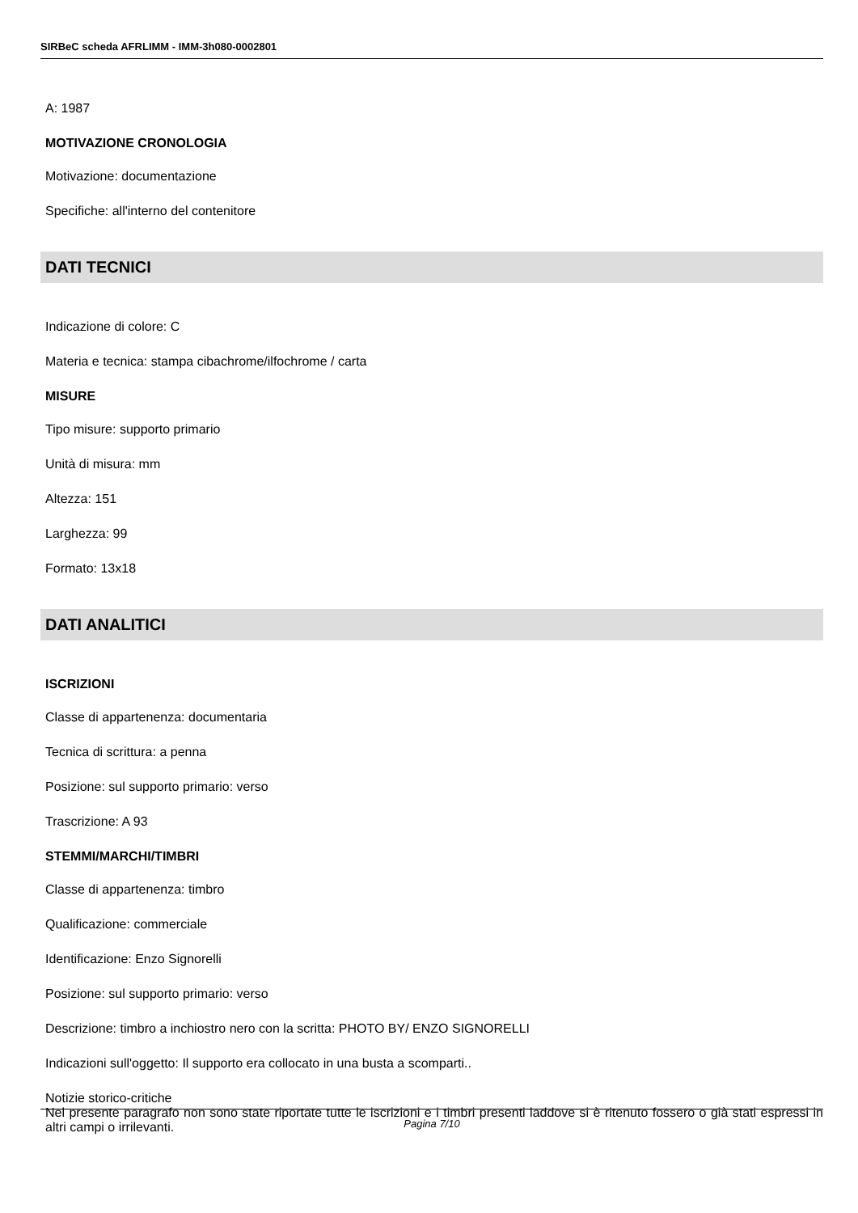SIRBeC scheda AFRLIMM - IMM-3h080-0002801
A: 1987
MOTIVAZIONE CRONOLOGIA
Motivazione: documentazione
Specifiche: all'interno del contenitore
DATI TECNICI
Indicazione di colore: C
Materia e tecnica: stampa cibachrome/ilfochrome / carta
MISURE
Tipo misure: supporto primario
Unità di misura: mm
Altezza: 151
Larghezza: 99
Formato: 13x18
DATI ANALITICI
ISCRIZIONI
Classe di appartenenza: documentaria
Tecnica di scrittura: a penna
Posizione: sul supporto primario: verso
Trascrizione: A 93
STEMMI/MARCHI/TIMBRI
Classe di appartenenza: timbro
Qualificazione: commerciale
Identificazione: Enzo Signorelli
Posizione: sul supporto primario: verso
Descrizione: timbro a inchiostro nero con la scritta: PHOTO BY/ ENZO SIGNORELLI
Indicazioni sull'oggetto: Il supporto era collocato in una busta a scomparti..
Notizie storico-critiche
Nel presente paragrafo non sono state riportate tutte le iscrizioni e i timbri presenti laddove si è ritenuto fossero o già stati espressi in altri campi o irrilevanti.
Pagina 7/10